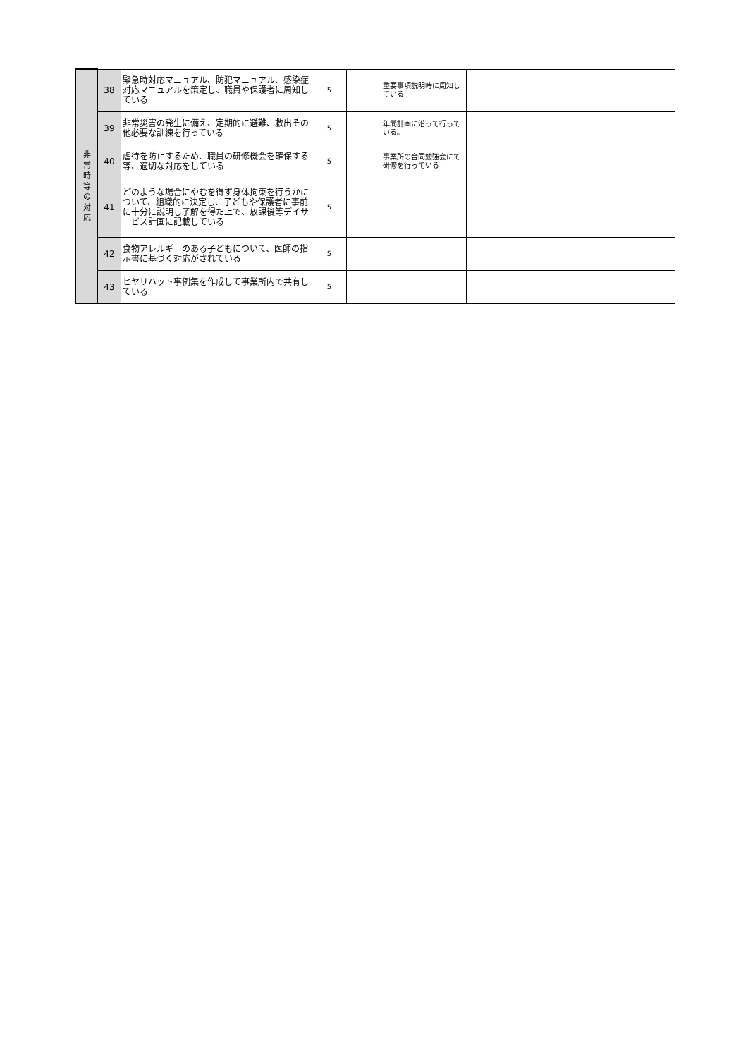| 非 常 時 等 の 対 応 | 38 | 緊急時対応マニュアル、防犯マニュアル、感染症対応マニュアルを策定し、職員や保護者に周知している | 5 | | 重要事項説明時に周知している | |
| | 39 | 非常災害の発生に備え、定期的に避難、救出その他必要な訓練を行っている | 5 | | 年間計画に沿って行っている。 | |
| | 40 | 虐待を防止するため、職員の研修機会を確保する等、適切な対応をしている | 5 | | 事業所の合同勉強会にて研修を行っている | |
| | 41 | どのような場合にやむを得ず身体拘束を行うかについて、組織的に決定し、子どもや保護者に事前に十分に説明し了解を得た上で、放課後等デイサービス計画に記載している | 5 | | | |
| | 42 | 食物アレルギーのある子どもについて、医師の指示書に基づく対応がされている | 5 | | | |
| | 43 | ヒヤリハット事例集を作成して事業所内で共有している | 5 | | | |